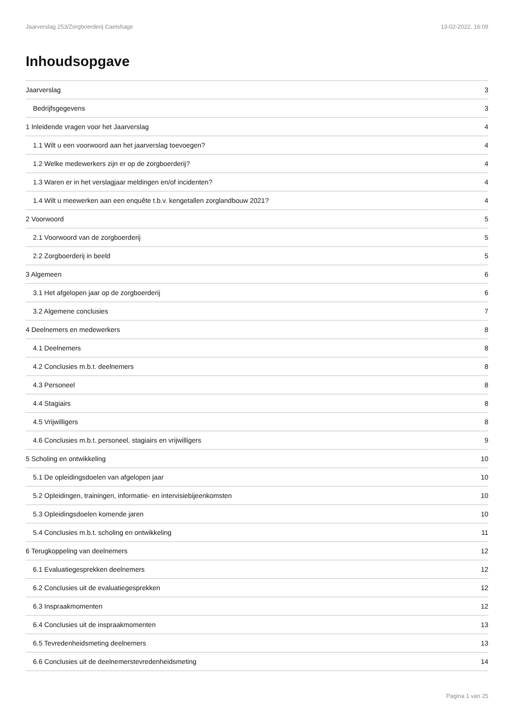Jaarverslag 253/Zorgboerderij Caetshage 13-02-2022, 16:09
Inhoudsopgave
| Jaarverslag | 3 |
| Bedrijfsgegevens | 3 |
| 1 Inleidende vragen voor het Jaarverslag | 4 |
| 1.1 Wilt u een voorwoord aan het jaarverslag toevoegen? | 4 |
| 1.2 Welke medewerkers zijn er op de zorgboerderij? | 4 |
| 1.3 Waren er in het verslagjaar meldingen en/of incidenten? | 4 |
| 1.4 Wilt u meewerken aan een enquête t.b.v. kengetallen zorglandbouw 2021? | 4 |
| 2 Voorwoord | 5 |
| 2.1 Voorwoord van de zorgboerderij | 5 |
| 2.2 Zorgboerderij in beeld | 5 |
| 3 Algemeen | 6 |
| 3.1 Het afgelopen jaar op de zorgboerderij | 6 |
| 3.2 Algemene conclusies | 7 |
| 4 Deelnemers en medewerkers | 8 |
| 4.1 Deelnemers | 8 |
| 4.2 Conclusies m.b.t. deelnemers | 8 |
| 4.3 Personeel | 8 |
| 4.4 Stagiairs | 8 |
| 4.5 Vrijwilligers | 8 |
| 4.6 Conclusies m.b.t. personeel, stagiairs en vrijwilligers | 9 |
| 5 Scholing en ontwikkeling | 10 |
| 5.1 De opleidingsdoelen van afgelopen jaar | 10 |
| 5.2 Opleidingen, trainingen, informatie- en intervisiebijeenkomsten | 10 |
| 5.3 Opleidingsdoelen komende jaren | 10 |
| 5.4 Conclusies m.b.t. scholing en ontwikkeling | 11 |
| 6 Terugkoppeling van deelnemers | 12 |
| 6.1 Evaluatiegesprekken deelnemers | 12 |
| 6.2 Conclusies uit de evaluatiegesprekken | 12 |
| 6.3 Inspraakmomenten | 12 |
| 6.4 Conclusies uit de inspraakmomenten | 13 |
| 6.5 Tevredenheidsmeting deelnemers | 13 |
| 6.6 Conclusies uit de deelnemerstevredenheidsmeting | 14 |
Pagina 1 van 25